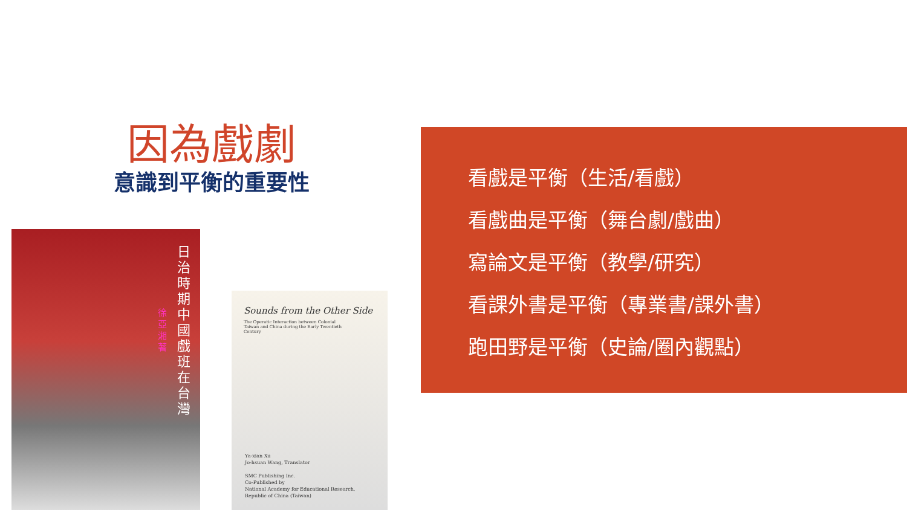因為戲劇
意識到平衡的重要性
日治時期中國戲班在台灣
徐亞湘 著
Sounds from the Other Side
The Operatic Interaction between Colonial Taiwan and China during the Early Twentieth Century
Ya-xian Xu
Jo-hsuan Wang, Translator
SMC Publishing Inc.
Co-Published by
National Academy for Educational Research,
Republic of China (Taiwan)
看戲是平衡（生活/看戲）
看戲曲是平衡（舞台劇/戲曲）
寫論文是平衡（教學/研究）
看課外書是平衡（專業書/課外書）
跑田野是平衡（史論/圈內觀點）